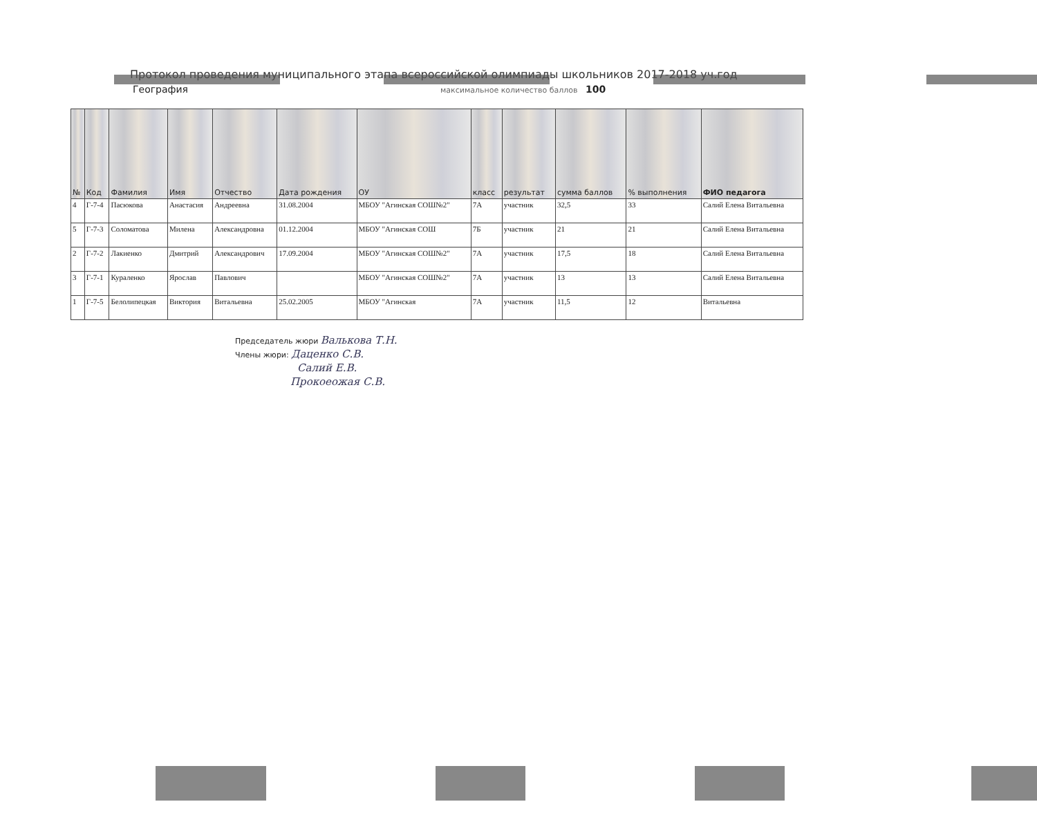Протокол проведения муниципального этапа всероссийской олимпиады школьников 2017-2018 уч.год
География
максимальное количество баллов 100
| № | Код | Фамилия | Имя | Отчество | Дата рождения | ОУ | класс | результат | сумма баллов | % выполнения | ФИО педагога |
| --- | --- | --- | --- | --- | --- | --- | --- | --- | --- | --- | --- |
| 4 | Г-7-4 | Пасюкова | Анастасия | Андреевна | 31.08.2004 | МБОУ "Агинская СОШ№2" | 7А | участник | 32,5 | 33 | Салий Елена Витальевна |
| 5 | Г-7-3 | Соломатова | Милена | Александровна | 01.12.2004 | МБОУ "Агинская СОШ | 7Б | участник | 21 | 21 | Салий Елена Витальевна |
| 2 | Г-7-2 | Лакиенко | Дмитрий | Александрович | 17.09.2004 | МБОУ "Агинская СОШ№2" | 7А | участник | 17,5 | 18 | Салий Елена Витальевна |
| 3 | Г-7-1 | Кураленко | Ярослав | Павлович | | МБОУ "Агинская СОШ№2" | 7А | участник | 13 | 13 | Салий Елена Витальевна |
| 1 | Г-7-5 | Белолипецкая | Виктория | Витальевна | 25.02.2005 | МБОУ "Агинская | 7А | участник | 11,5 | 12 | Витальевна |
Председатель жюри Валькова Т.Н.
Члены жюри: Даценко С.В.
Салий Е.В.
Прокоеожая С.В.